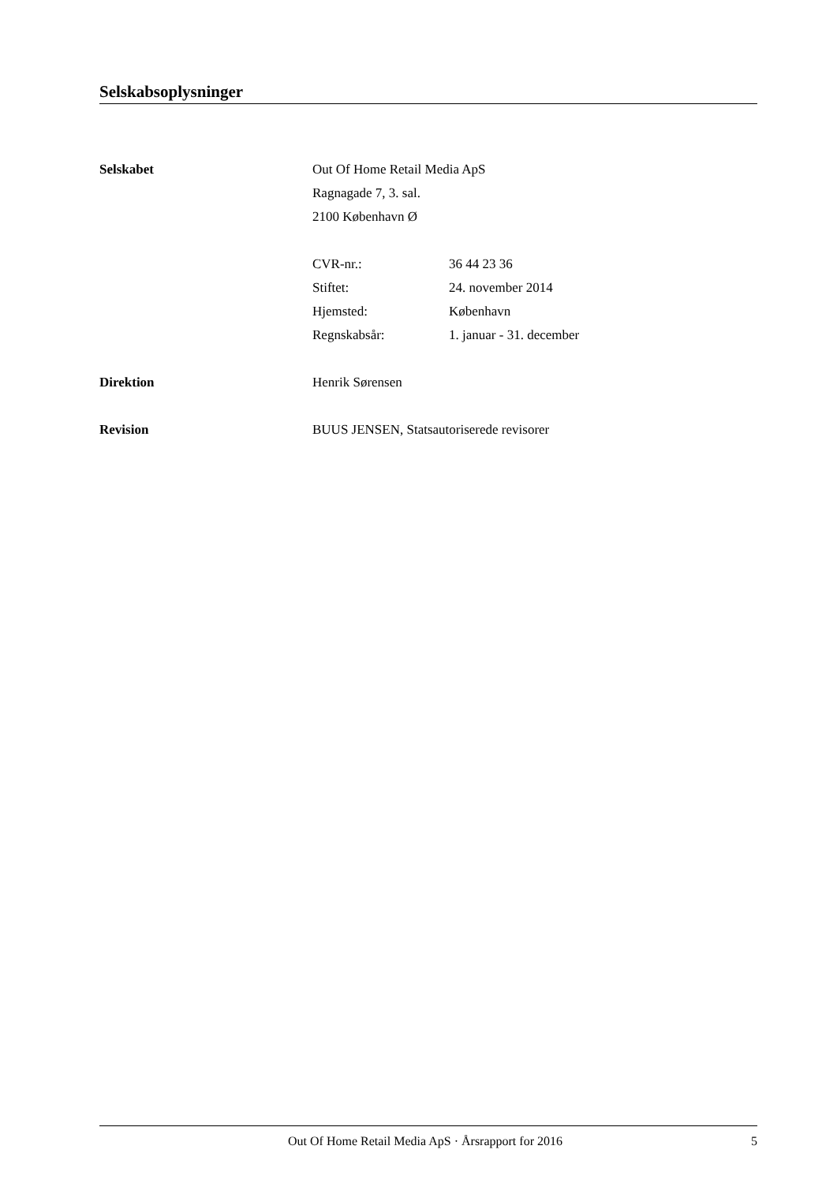Selskabsoplysninger
Selskabet Out Of Home Retail Media ApS
Ragnagade 7, 3. sal.
2100 København Ø
CVR-nr.: 36 44 23 36
Stiftet: 24. november 2014
Hjemsted: København
Regnskabsår: 1. januar - 31. december
Direktion Henrik Sørensen
Revision BUUS JENSEN, Statsautoriserede revisorer
Out Of Home Retail Media ApS · Årsrapport for 2016 5